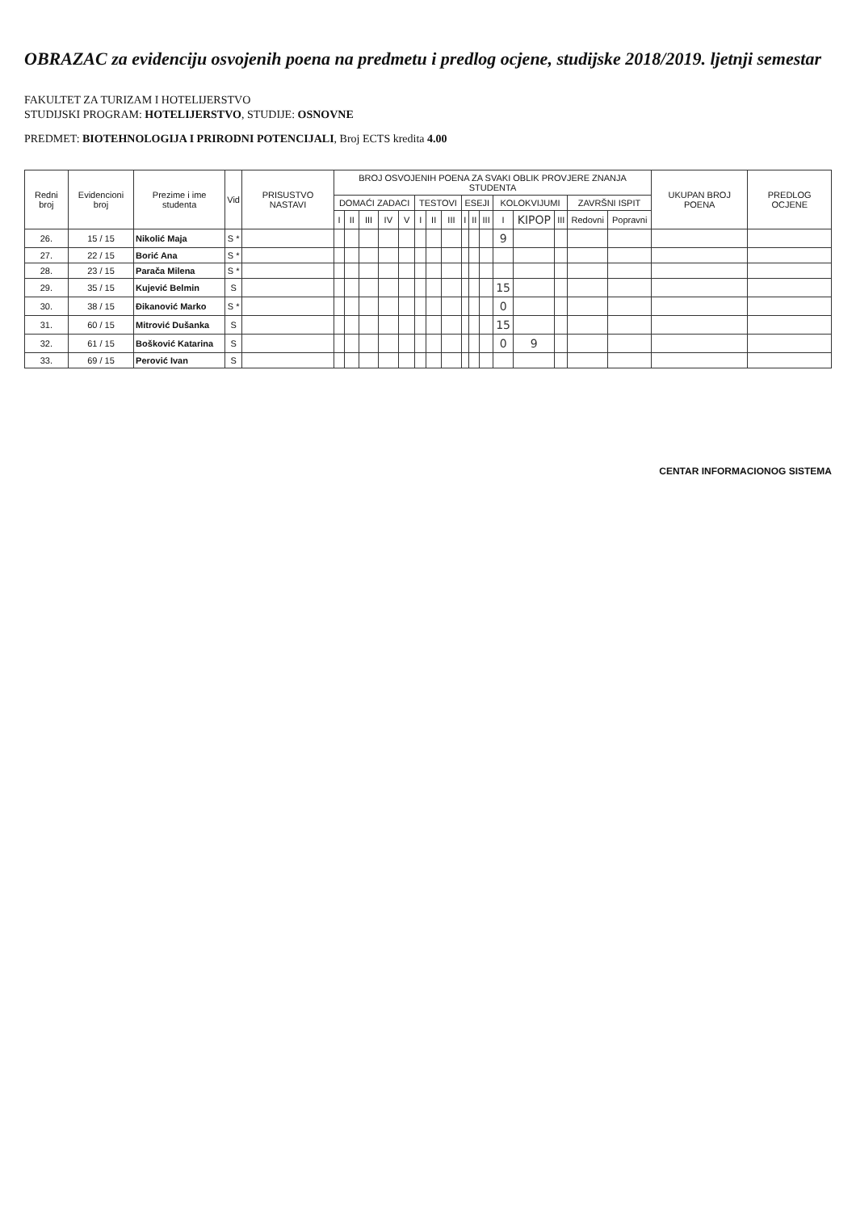OBRAZAC za evidenciju osvojenih poena na predmetu i predlog ocjene, studijske 2018/2019. ljetnji semestar
FAKULTET ZA TURIZAM I HOTELIJERSTVO
STUDIJSKI PROGRAM: HOTELIJERSTVO, STUDIJE: OSNOVNE
PREDMET: BIOTEHNOLOGIJA I PRIRODNI POTENCIJALI, Broj ECTS kredita 4.00
| Redni broj | Evidencioni broj | Prezime i ime studenta | Vid | PRISUSTVO NASTAVI | BROJ OSVOJENIH POENA ZA SVAKI OBLIK PROVJERE ZNANJA STUDENTA | | | | | | | | | | | | | | | | UKUPAN BROJ POENA | PREDLOG OCJENE |
| --- | --- | --- | --- | --- | --- | --- | --- | --- | --- | --- | --- | --- | --- | --- | --- | --- | --- | --- | --- | --- | --- | --- |
| | | | | | DOMAĆI ZADACI | | | | | TESTOVI | | | ESEJI | | | KOLOKVIJUMI | | | ZAVRŠNI ISPIT | | | |
| | | | | | I | II | III | IV | V | I | II | III | I | II | III | I | KIPOP | III | Redovni | Popravni | | |
| 26. | 15 / 15 | Nikolić Maja | S * | | | | | | | | | | | | | 9 | | | | | | |
| 27. | 22 / 15 | Borić Ana | S * | | | | | | | | | | | | | | | | | | | |
| 28. | 23 / 15 | Parača Milena | S * | | | | | | | | | | | | | | | | | | | |
| 29. | 35 / 15 | Kujević Belmin | S | | | | | | | | | | | | | 15 | | | | | | |
| 30. | 38 / 15 | Đikanović Marko | S * | | | | | | | | | | | | | 0 | | | | | | |
| 31. | 60 / 15 | Mitrović Dušanka | S | | | | | | | | | | | | | 15 | | | | | | |
| 32. | 61 / 15 | Bošković Katarina | S | | | | | | | | | | | | | 0 | 9 | | | | | |
| 33. | 69 / 15 | Perović Ivan | S | | | | | | | | | | | | | | | | | | | |
CENTAR INFORMACIONOG SISTEMA